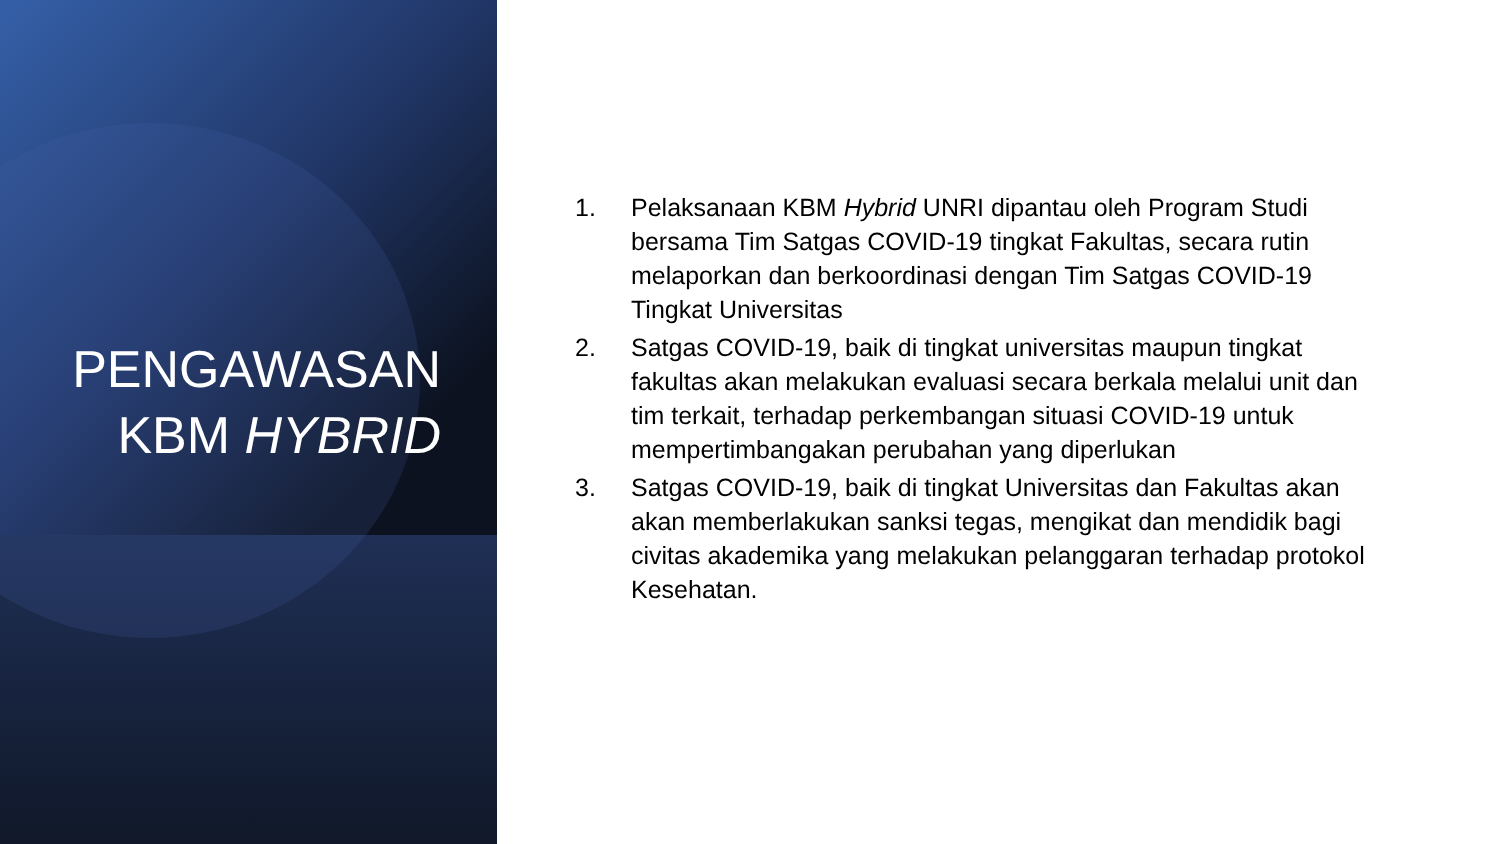PENGAWASAN
KBM HYBRID
1. Pelaksanaan KBM Hybrid UNRI dipantau oleh Program Studi bersama Tim Satgas COVID-19 tingkat Fakultas, secara rutin melaporkan dan berkoordinasi dengan Tim Satgas COVID-19 Tingkat Universitas
2. Satgas COVID-19, baik di tingkat universitas maupun tingkat fakultas akan melakukan evaluasi secara berkala melalui unit dan tim terkait, terhadap perkembangan situasi COVID-19 untuk mempertimbangakan perubahan yang diperlukan
3. Satgas COVID-19, baik di tingkat Universitas dan Fakultas akan akan memberlakukan sanksi tegas, mengikat dan mendidik bagi civitas akademika yang melakukan pelanggaran terhadap protokol Kesehatan.